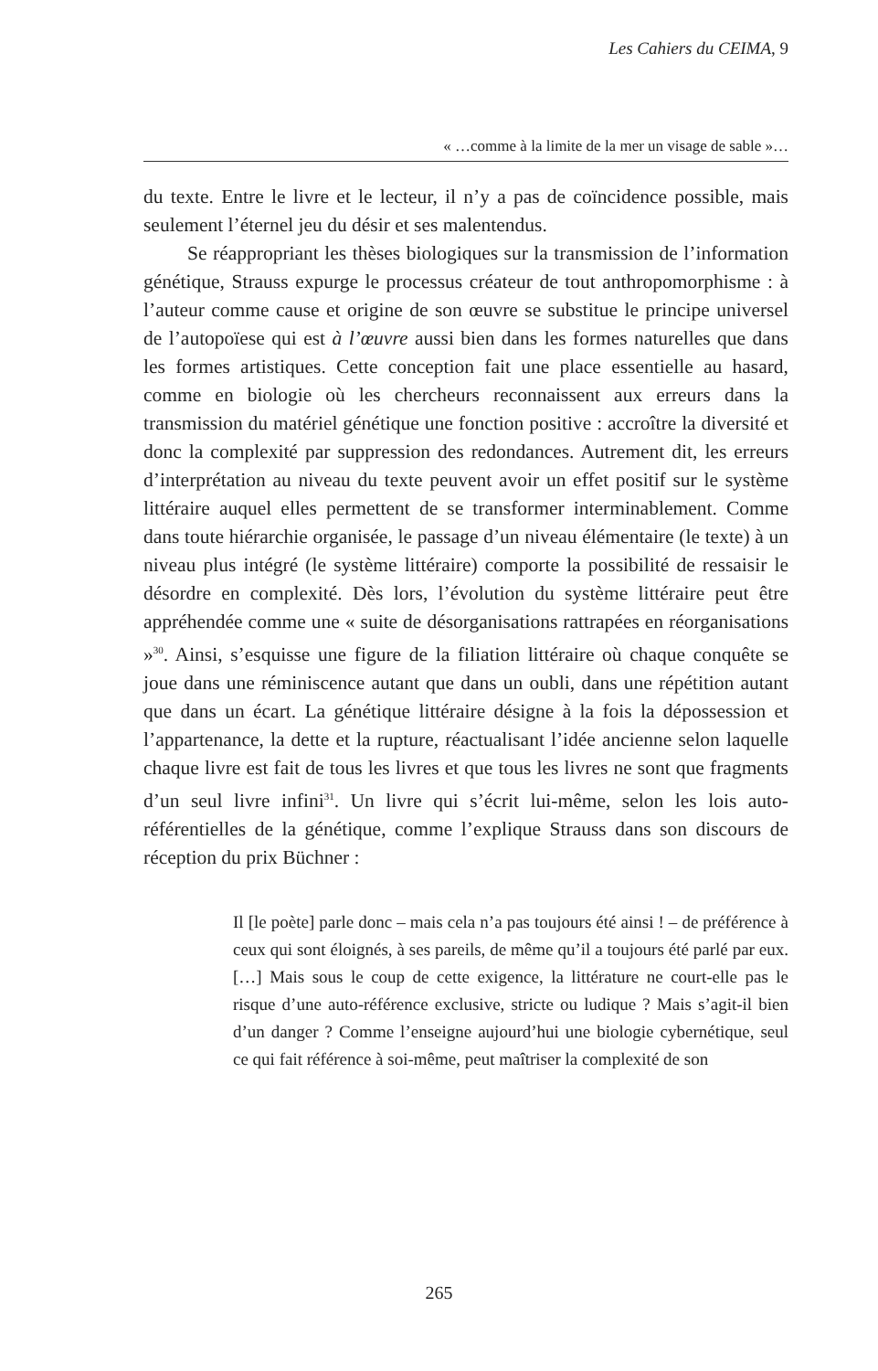Les Cahiers du CEIMA, 9
« …comme à la limite de la mer un visage de sable »…
du texte. Entre le livre et le lecteur, il n’y a pas de coïncidence possible, mais seulement l’éternel jeu du désir et ses malentendus.
Se réappropriant les thèses biologiques sur la transmission de l’information génétique, Strauss expurge le processus créateur de tout anthropomorphisme : à l’auteur comme cause et origine de son œuvre se substitue le principe universel de l’autopoïese qui est à l’œuvre aussi bien dans les formes naturelles que dans les formes artistiques. Cette conception fait une place essentielle au hasard, comme en biologie où les chercheurs reconnaissent aux erreurs dans la transmission du matériel génétique une fonction positive : accroître la diversité et donc la complexité par suppression des redondances. Autrement dit, les erreurs d’interprétation au niveau du texte peuvent avoir un effet positif sur le système littéraire auquel elles permettent de se transformer interminablement. Comme dans toute hiérarchie organisée, le passage d’un niveau élémentaire (le texte) à un niveau plus intégré (le système littéraire) comporte la possibilité de ressaisir le désordre en complexité. Dès lors, l’évolution du système littéraire peut être appréhendée comme une « suite de désorganisations rattrapées en réorganisations »<sup>30</sup>. Ainsi, s’esquisse une figure de la filiation littéraire où chaque conquête se joue dans une réminiscence autant que dans un oubli, dans une répétition autant que dans un écart. La génétique littéraire désigne à la fois la dépossession et l’appartenance, la dette et la rupture, réactualisant l’idée ancienne selon laquelle chaque livre est fait de tous les livres et que tous les livres ne sont que fragments d’un seul livre infini<sup>31</sup>. Un livre qui s’écrit lui-même, selon les lois auto-référentielles de la génétique, comme l’explique Strauss dans son discours de réception du prix Büchner :
Il [le poète] parle donc – mais cela n’a pas toujours été ainsi ! – de préférence à ceux qui sont éloignés, à ses pareils, de même qu’il a toujours été parlé par eux. […] Mais sous le coup de cette exigence, la littérature ne court-elle pas le risque d’une auto-référence exclusive, stricte ou ludique ? Mais s’agit-il bien d’un danger ? Comme l’enseigne aujourd’hui une biologie cybernétique, seul ce qui fait référence à soi-même, peut maîtriser la complexité de son
265